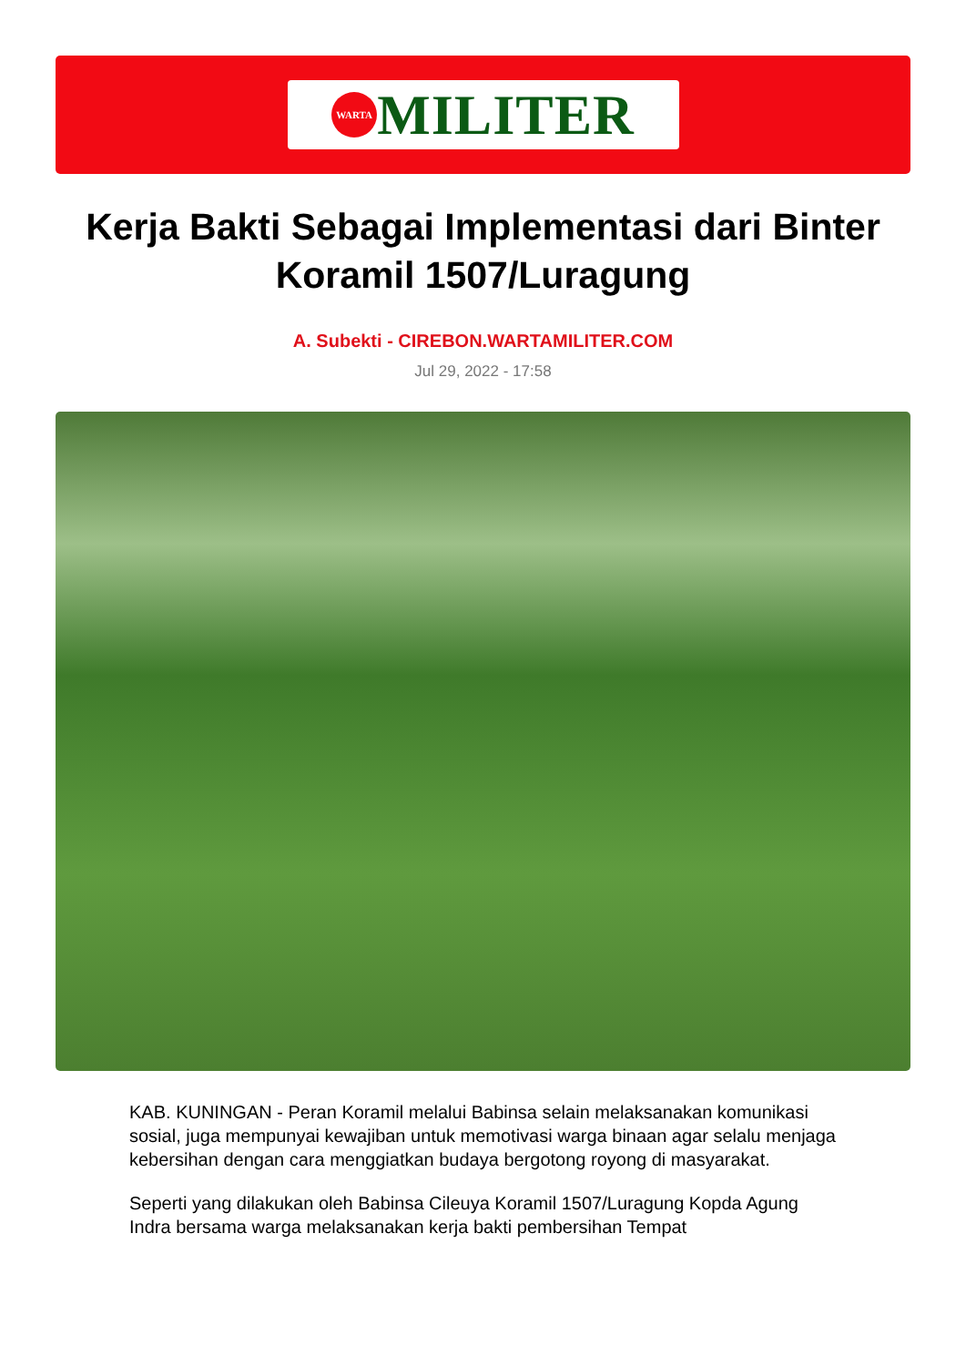WARTA
MILITER
Kerja Bakti Sebagai Implementasi dari Binter Koramil 1507/Luragung
A. Subekti - CIREBON.WARTAMILITER.COM
Jul 29, 2022 - 17:58
KAB. KUNINGAN - Peran Koramil melalui Babinsa selain melaksanakan komunikasi sosial, juga mempunyai kewajiban untuk memotivasi warga binaan agar selalu menjaga kebersihan dengan cara menggiatkan budaya bergotong royong di masyarakat.
Seperti yang dilakukan oleh Babinsa Cileuya Koramil 1507/Luragung Kopda Agung Indra bersama warga melaksanakan kerja bakti pembersihan Tempat